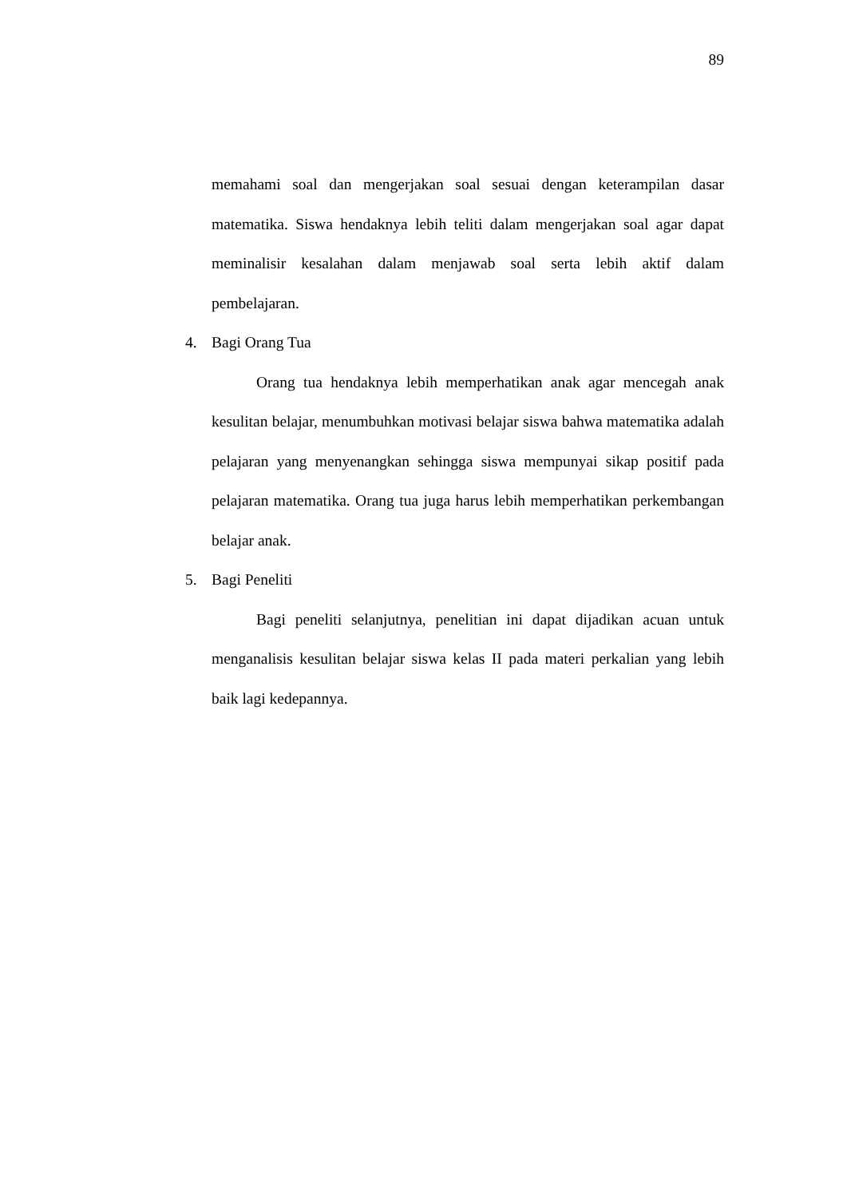89
memahami soal dan mengerjakan soal sesuai dengan keterampilan dasar matematika. Siswa hendaknya lebih teliti dalam mengerjakan soal agar dapat meminalisir kesalahan dalam menjawab soal serta lebih aktif dalam pembelajaran.
4. Bagi Orang Tua
Orang tua hendaknya lebih memperhatikan anak agar mencegah anak kesulitan belajar, menumbuhkan motivasi belajar siswa bahwa matematika adalah pelajaran yang menyenangkan sehingga siswa mempunyai sikap positif pada pelajaran matematika. Orang tua juga harus lebih memperhatikan perkembangan belajar anak.
5. Bagi Peneliti
Bagi peneliti selanjutnya, penelitian ini dapat dijadikan acuan untuk menganalisis kesulitan belajar siswa kelas II pada materi perkalian yang lebih baik lagi kedepannya.